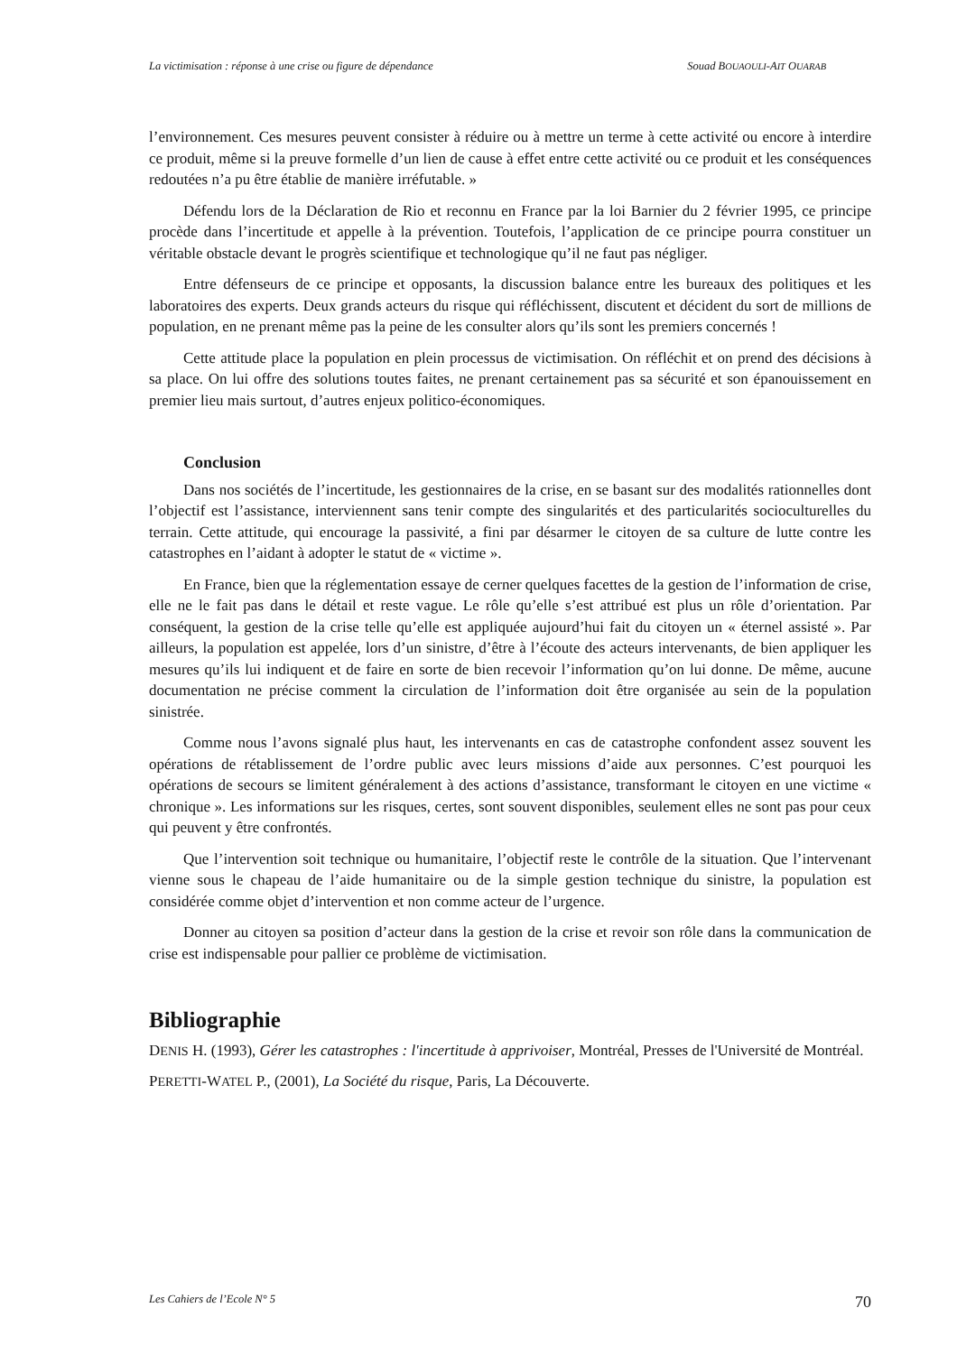La victimisation : réponse à une crise ou figure de dépendance Souad BOUAOULI-AIT OUARAB
l’environnement. Ces mesures peuvent consister à réduire ou à mettre un terme à cette activité ou encore à interdire ce produit, même si la preuve formelle d’un lien de cause à effet entre cette activité ou ce produit et les conséquences redoutées n’a pu être établie de manière irréfutable. »
Défendu lors de la Déclaration de Rio et reconnu en France par la loi Barnier du 2 février 1995, ce principe procède dans l’incertitude et appelle à la prévention. Toutefois, l’application de ce principe pourra constituer un véritable obstacle devant le progrès scientifique et technologique qu’il ne faut pas négliger.
Entre défenseurs de ce principe et opposants, la discussion balance entre les bureaux des politiques et les laboratoires des experts. Deux grands acteurs du risque qui réfléchissent, discutent et décident du sort de millions de population, en ne prenant même pas la peine de les consulter alors qu’ils sont les premiers concernés !
Cette attitude place la population en plein processus de victimisation. On réfléchit et on prend des décisions à sa place. On lui offre des solutions toutes faites, ne prenant certainement pas sa sécurité et son épanouissement en premier lieu mais surtout, d’autres enjeux politico-économiques.
Conclusion
Dans nos sociétés de l’incertitude, les gestionnaires de la crise, en se basant sur des modalités rationnelles dont l’objectif est l’assistance, interviennent sans tenir compte des singularités et des particularités socioculturelles du terrain. Cette attitude, qui encourage la passivité, a fini par désarmer le citoyen de sa culture de lutte contre les catastrophes en l’aidant à adopter le statut de « victime ».
En France, bien que la réglementation essaye de cerner quelques facettes de la gestion de l’information de crise, elle ne le fait pas dans le détail et reste vague. Le rôle qu’elle s’est attribué est plus un rôle d’orientation. Par conséquent, la gestion de la crise telle qu’elle est appliquée aujourd’hui fait du citoyen un « éternel assisté ». Par ailleurs, la population est appelée, lors d’un sinistre, d’être à l’écoute des acteurs intervenants, de bien appliquer les mesures qu’ils lui indiquent et de faire en sorte de bien recevoir l’information qu’on lui donne. De même, aucune documentation ne précise comment la circulation de l’information doit être organisée au sein de la population sinistrée.
Comme nous l’avons signalé plus haut, les intervenants en cas de catastrophe confondent assez souvent les opérations de rétablissement de l’ordre public avec leurs missions d’aide aux personnes. C’est pourquoi les opérations de secours se limitent généralement à des actions d’assistance, transformant le citoyen en une victime « chronique ». Les informations sur les risques, certes, sont souvent disponibles, seulement elles ne sont pas pour ceux qui peuvent y être confrontés.
Que l’intervention soit technique ou humanitaire, l’objectif reste le contrôle de la situation. Que l’intervenant vienne sous le chapeau de l’aide humanitaire ou de la simple gestion technique du sinistre, la population est considérée comme objet d’intervention et non comme acteur de l’urgence.
Donner au citoyen sa position d’acteur dans la gestion de la crise et revoir son rôle dans la communication de crise est indispensable pour pallier ce problème de victimisation.
Bibliographie
DENIS H. (1993), Gérer les catastrophes : l'incertitude à apprivoiser, Montréal, Presses de l'Université de Montréal.
PERETTI-WATEL P., (2001), La Société du risque, Paris, La Découverte.
Les Cahiers de l’Ecole N° 5 70